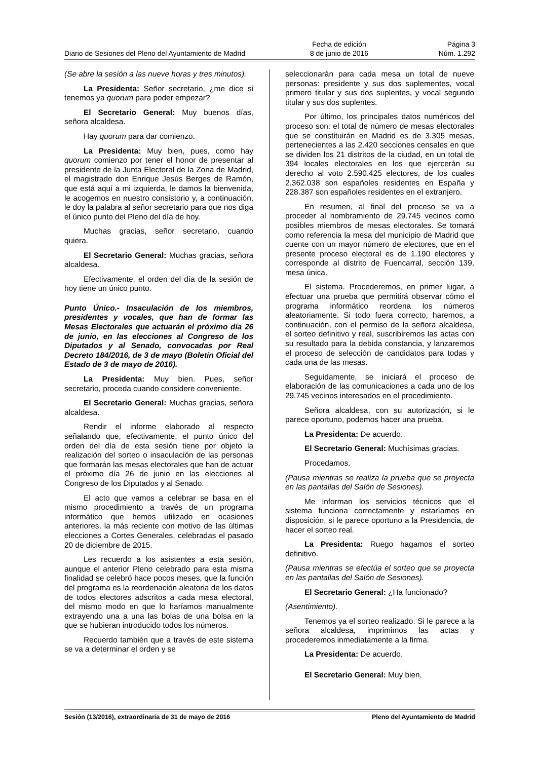Diario de Sesiones del Pleno del Ayuntamiento de Madrid
Fecha de edición
8 de junio de 2016
Página 3
Núm. 1.292
(Se abre la sesión a las nueve horas y tres minutos).
La Presidenta: Señor secretario, ¿me dice si tenemos ya quorum para poder empezar?
El Secretario General: Muy buenos días, señora alcaldesa.
Hay quorum para dar comienzo.
La Presidenta: Muy bien, pues, como hay quorum comienzo por tener el honor de presentar al presidente de la Junta Electoral de la Zona de Madrid, el magistrado don Enrique Jesús Berges de Ramón, que está aquí a mi izquierda, le damos la bienvenida, le acogemos en nuestro consistorio y, a continuación, le doy la palabra al señor secretario para que nos diga el único punto del Pleno del día de hoy.
Muchas gracias, señor secretario, cuando quiera.
El Secretario General: Muchas gracias, señora alcaldesa.
Efectivamente, el orden del día de la sesión de hoy tiene un único punto.
Punto Único.- Insaculación de los miembros, presidentes y vocales, que han de formar las Mesas Electorales que actuarán el próximo día 26 de junio, en las elecciones al Congreso de los Diputados y al Senado, convocadas por Real Decreto 184/2016, de 3 de mayo (Boletín Oficial del Estado de 3 de mayo de 2016).
La Presidenta: Muy bien. Pues, señor secretario, proceda cuando considere conveniente.
El Secretario General: Muchas gracias, señora alcaldesa.
Rendir el informe elaborado al respecto señalando que, efectivamente, el punto único del orden del día de esta sesión tiene por objeto la realización del sorteo o insaculación de las personas que formarán las mesas electorales que han de actuar el próximo día 26 de junio en las elecciones al Congreso de los Diputados y al Senado.
El acto que vamos a celebrar se basa en el mismo procedimiento a través de un programa informático que hemos utilizado en ocasiones anteriores, la más reciente con motivo de las últimas elecciones a Cortes Generales, celebradas el pasado 20 de diciembre de 2015.
Les recuerdo a los asistentes a esta sesión, aunque el anterior Pleno celebrado para esta misma finalidad se celebró hace pocos meses, que la función del programa es la reordenación aleatoria de los datos de todos electores adscritos a cada mesa electoral, del mismo modo en que lo haríamos manualmente extrayendo una a una las bolas de una bolsa en la que se hubieran introducido todos los números.
Recuerdo también que a través de este sistema se va a determinar el orden y se
seleccionarán para cada mesa un total de nueve personas: presidente y sus dos suplementes, vocal primero titular y sus dos suplentes, y vocal segundo titular y sus dos suplentes.
Por último, los principales datos numéricos del proceso son: el total de número de mesas electorales que se constituirán en Madrid es de 3.305 mesas, pertenecientes a las 2.420 secciones censales en que se dividen los 21 distritos de la ciudad, en un total de 394 locales electorales en los que ejercerán su derecho al voto 2.590.425 electores, de los cuales 2.362.038 son españoles residentes en España y 228.387 son españoles residentes en el extranjero.
En resumen, al final del proceso se va a proceder al nombramiento de 29.745 vecinos como posibles miembros de mesas electorales. Se tomará como referencia la mesa del municipio de Madrid que cuente con un mayor número de electores, que en el presente proceso electoral es de 1.190 electores y corresponde al distrito de Fuencarral, sección 139, mesa única.
El sistema. Procederemos, en primer lugar, a efectuar una prueba que permitirá observar cómo el programa informático reordena los números aleatoriamente. Si todo fuera correcto, haremos, a continuación, con el permiso de la señora alcaldesa, el sorteo definitivo y real, suscribiremos las actas con su resultado para la debida constancia, y lanzaremos el proceso de selección de candidatos para todas y cada una de las mesas.
Seguidamente, se iniciará el proceso de elaboración de las comunicaciones a cada uno de los 29.745 vecinos interesados en el procedimiento.
Señora alcaldesa, con su autorización, si le parece oportuno, podemos hacer una prueba.
La Presidenta: De acuerdo.
El Secretario General: Muchísimas gracias.
Procedamos.
(Pausa mientras se realiza la prueba que se proyecta en las pantallas del Salón de Sesiones).
Me informan los servicios técnicos que el sistema funciona correctamente y estaríamos en disposición, si le parece oportuno a la Presidencia, de hacer el sorteo real.
La Presidenta: Ruego hagamos el sorteo definitivo.
(Pausa mientras se efectúa el sorteo que se proyecta en las pantallas del Salón de Sesiones).
El Secretario General: ¿Ha funcionado?
(Asentimiento).
Tenemos ya el sorteo realizado. Si le parece a la señora alcaldesa, imprimimos las actas y procederemos inmediatamente a la firma.
La Presidenta: De acuerdo.
El Secretario General: Muy bien.
Sesión (13/2016), extraordinaria de 31 de mayo de 2016 Pleno del Ayuntamiento de Madrid